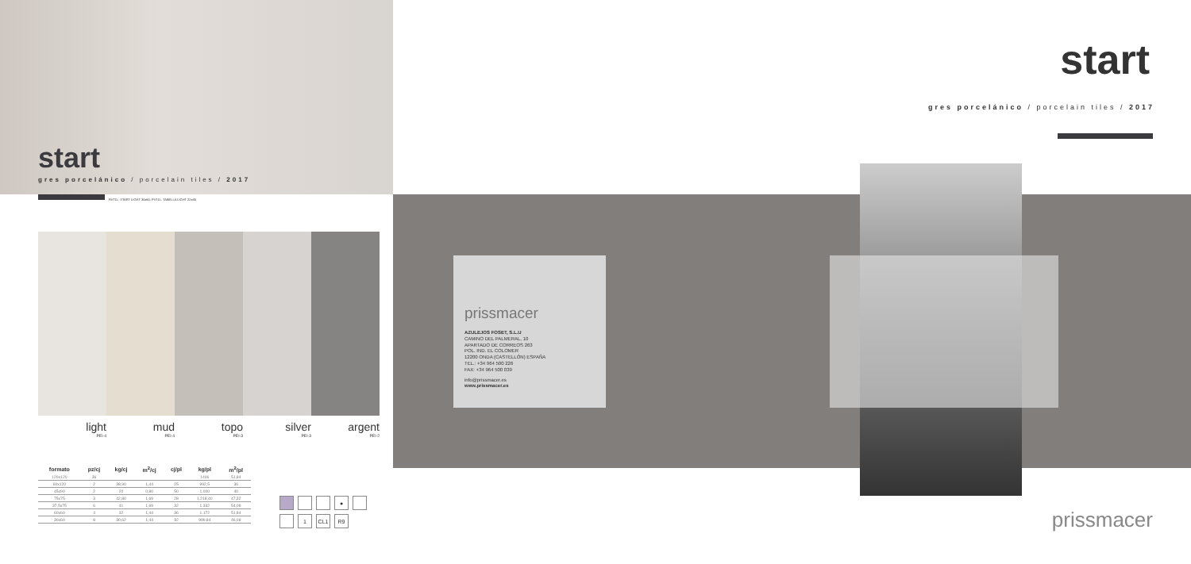start
gres porcelánico / porcelain tiles / 2017
RVTO.: START LIGHT 30x60. PVTO.: TABELLA LIGHT 22x85
light
PEI-4
mud
PEI-4
topo
PEI-3
silver
PEI-3
argent
PEI-2
| formato | pz/cj | kg/cj | m<sup>2</sup>/cj | cj/pl | kg/pl | m<sup>2</sup>/pl |
| --- | --- | --- | --- | --- | --- | --- |
| 120x120 | 36 | | | | 1406 | 51,84 |
| 60x120 | 2 | 38,90 | 1,44 | 25 | 992,5 | 36 |
| 45x90 | 2 | 20 | 0,80 | 50 | 1.000 | 40 |
| 75x75 | 3 | 42,80 | 1,69 | 28 | 1.218,40 | 47,32 |
| 37,5x75 | 6 | 41 | 1,69 | 32 | 1.332 | 54,08 |
| 60x60 | 4 | 32 | 1,44 | 36 | 1.172 | 51,84 |
| 30x60 | 8 | 30,62 | 1,44 | 32 | 999,84 | 46,08 |
● 1 CL1 R9
start
gres porcelánico / porcelain tiles / 2017
prissmacer
AZULEJOS FOSET, S.L.U
CAMINO DEL PALMERAL, 10
APARTADO DE CORREOS 263
POL. IND. EL COLOMER
12200 ONDA (CASTELLÓN) ESPAÑA
TEL.: +34 964 500 226
FAX: +34 964 500 039
info@prissmacer.es
www.prissmacer.es
prissmacer